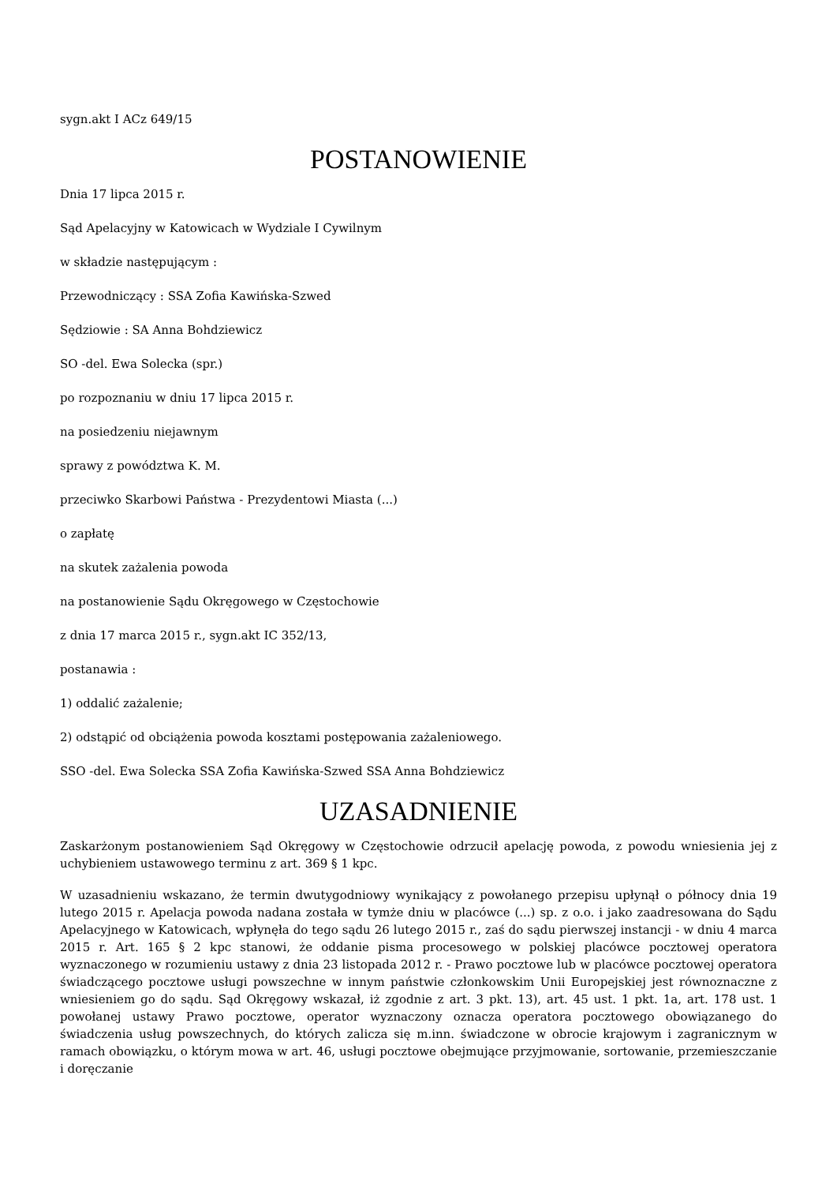sygn.akt I ACz 649/15
POSTANOWIENIE
Dnia 17 lipca 2015 r.
Sąd Apelacyjny w Katowicach w Wydziale I Cywilnym
w składzie następującym :
Przewodniczący : SSA Zofia Kawińska-Szwed
Sędziowie : SA Anna Bohdziewicz
SO -del. Ewa Solecka (spr.)
po rozpoznaniu w dniu 17 lipca 2015 r.
na posiedzeniu niejawnym
sprawy z powództwa K. M.
przeciwko Skarbowi Państwa - Prezydentowi Miasta (...)
o zapłatę
na skutek zażalenia powoda
na postanowienie Sądu Okręgowego w Częstochowie
z dnia 17 marca 2015 r., sygn.akt IC 352/13,
postanawia :
1) oddalić zażalenie;
2) odstąpić od obciążenia powoda kosztami postępowania zażaleniowego.
SSO -del. Ewa Solecka SSA Zofia Kawińska-Szwed SSA Anna Bohdziewicz
UZASADNIENIE
Zaskarżonym postanowieniem Sąd Okręgowy w Częstochowie odrzucił apelację powoda, z powodu wniesienia jej z uchybieniem ustawowego terminu z art. 369 § 1 kpc.
W uzasadnieniu wskazano, że termin dwutygodniowy wynikający z powołanego przepisu upłynął o północy dnia 19 lutego 2015 r. Apelacja powoda nadana została w tymże dniu w placówce (...) sp. z o.o. i jako zaadresowana do Sądu Apelacyjnego w Katowicach, wpłynęła do tego sądu 26 lutego 2015 r., zaś do sądu pierwszej instancji - w dniu 4 marca 2015 r. Art. 165 § 2 kpc stanowi, że oddanie pisma procesowego w polskiej placówce pocztowej operatora wyznaczonego w rozumieniu ustawy z dnia 23 listopada 2012 r. - Prawo pocztowe lub w placówce pocztowej operatora świadczącego pocztowe usługi powszechne w innym państwie członkowskim Unii Europejskiej jest równoznaczne z wniesieniem go do sądu. Sąd Okręgowy wskazał, iż zgodnie z art. 3 pkt. 13), art. 45 ust. 1 pkt. 1a, art. 178 ust. 1 powołanej ustawy Prawo pocztowe, operator wyznaczony oznacza operatora pocztowego obowiązanego do świadczenia usług powszechnych, do których zalicza się m.inn. świadczone w obrocie krajowym i zagranicznym w ramach obowiązku, o którym mowa w art. 46, usługi pocztowe obejmujące przyjmowanie, sortowanie, przemieszczanie i doręczanie